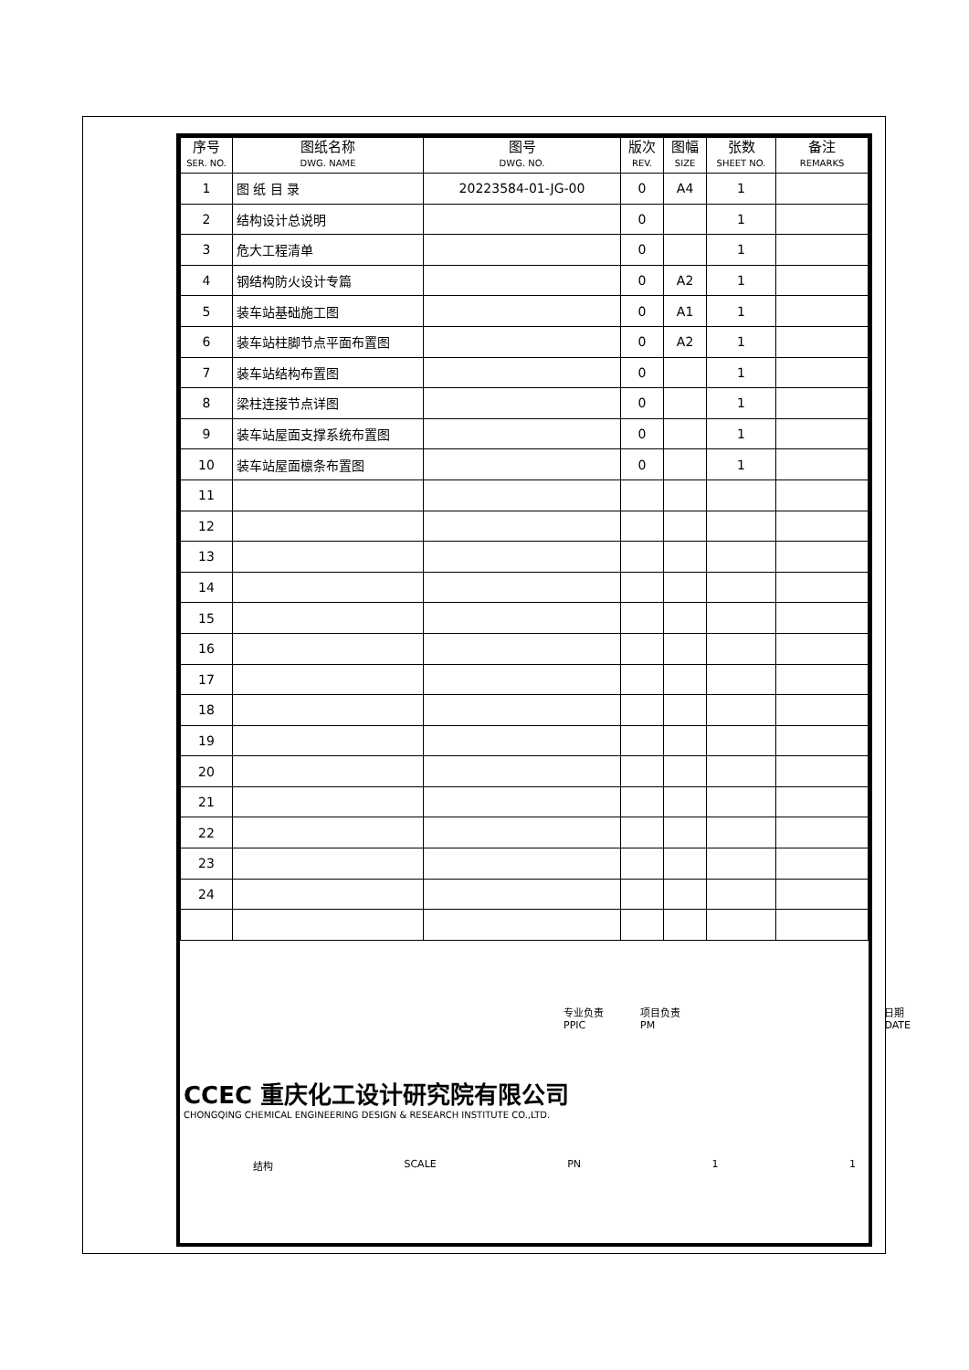| 序号 SER. NO. | 图纸名称 DWG. NAME | 图号 DWG. NO. | 版次 REV. | 图幅 SIZE | 张数 SHEET NO. | 备注 REMARKS |
| --- | --- | --- | --- | --- | --- | --- |
| 1 | 图 纸 目 录 | 20223584-01-JG-00 | 0 | A4 | 1 | |
| 2 | 结构设计总说明 | | 0 | | 1 | |
| 3 | 危大工程清单 | | 0 | | 1 | |
| 4 | 钢结构防火设计专篇 | | 0 | A2 | 1 | |
| 5 | 装车站基础施工图 | | 0 | A1 | 1 | |
| 6 | 装车站柱脚节点平面布置图 | | 0 | A2 | 1 | |
| 7 | 装车站结构布置图 | | 0 | | 1 | |
| 8 | 梁柱连接节点详图 | | 0 | | 1 | |
| 9 | 装车站屋面支撑系统布置图 | | 0 | | 1 | |
| 10 | 装车站屋面檩条布置图 | | 0 | | 1 | |
| 11 | | | | | | |
| 12 | | | | | | |
| 13 | | | | | | |
| 14 | | | | | | |
| 15 | | | | | | |
| 16 | | | | | | |
| 17 | | | | | | |
| 18 | | | | | | |
| 19 | | | | | | |
| 20 | | | | | | |
| 21 | | | | | | |
| 22 | | | | | | |
| 23 | | | | | | |
| 24 | | | | | | |
专业负责
PPIC 项目负责
PM 日期
DATE
CCEC 重庆化工设计研究院有限公司
CHONGQING CHEMICAL ENGINEERING DESIGN & RESEARCH INSTITUTE CO.,LTD.
结构 SCALE PN 1 1